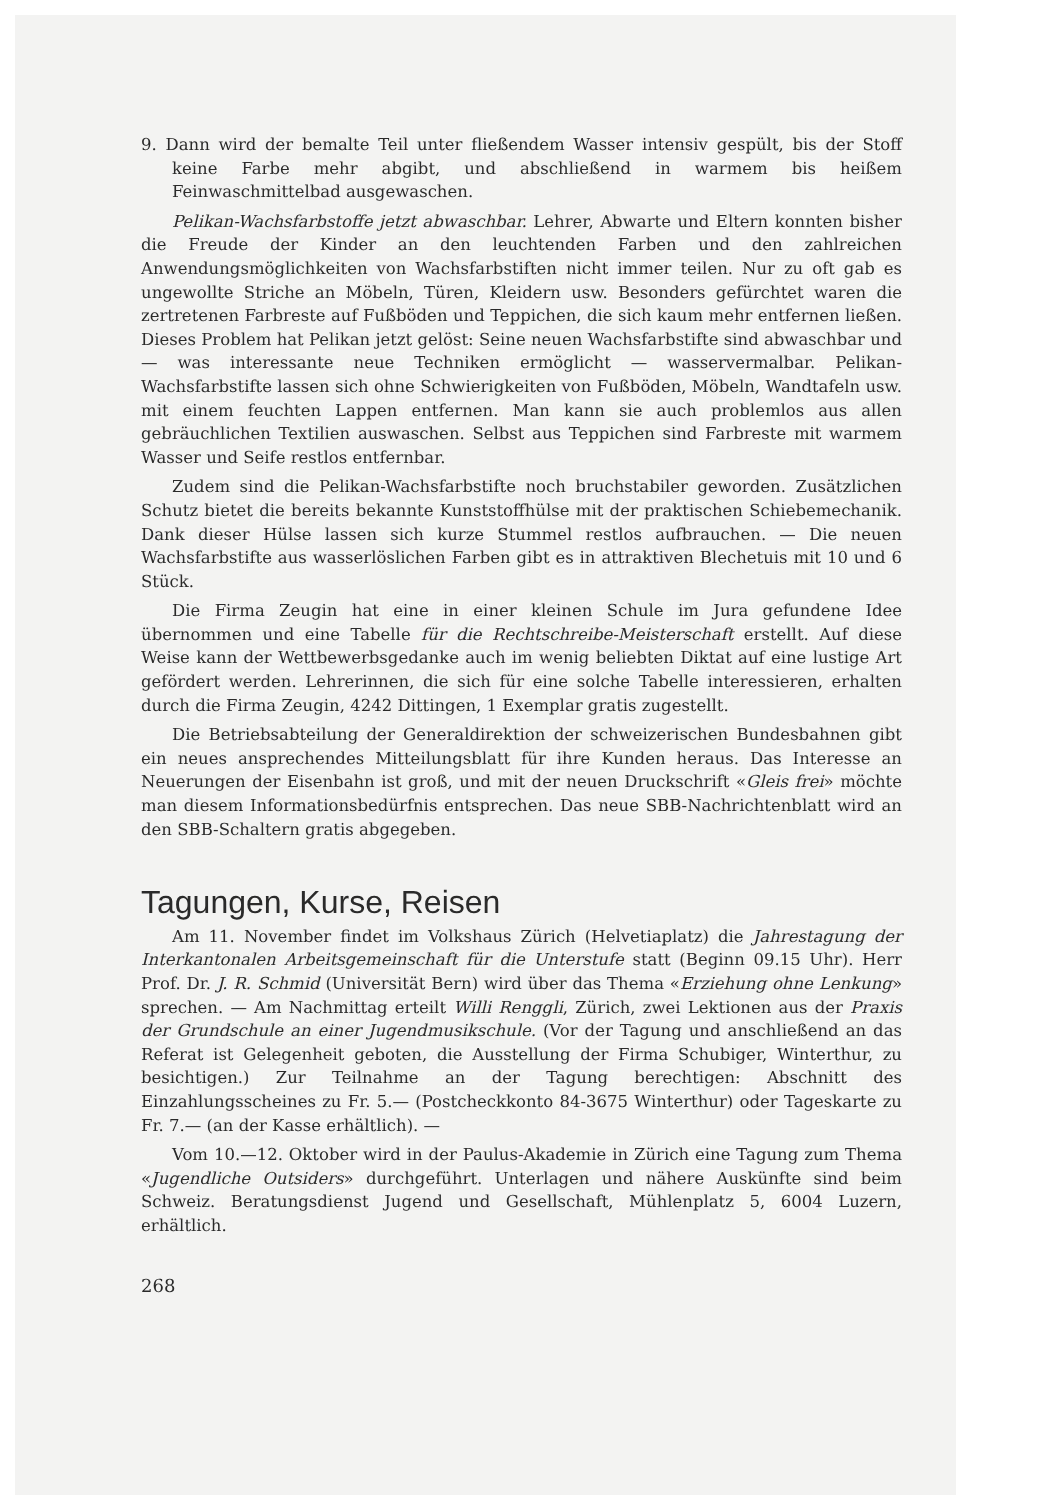9. Dann wird der bemalte Teil unter fließendem Wasser intensiv gespült, bis der Stoff keine Farbe mehr abgibt, und abschließend in warmem bis heißem Feinwaschmittelbad ausgewaschen.
Pelikan-Wachsfarbstoffe jetzt abwaschbar. Lehrer, Abwarte und Eltern konnten bisher die Freude der Kinder an den leuchtenden Farben und den zahlreichen Anwendungsmöglichkeiten von Wachsfarbstiften nicht immer teilen. Nur zu oft gab es ungewollte Striche an Möbeln, Türen, Kleidern usw. Besonders gefürchtet waren die zertretenen Farbreste auf Fußböden und Teppichen, die sich kaum mehr entfernen ließen. Dieses Problem hat Pelikan jetzt gelöst: Seine neuen Wachsfarbstifte sind abwaschbar und — was interessante neue Techniken ermöglicht — wasservermalbar. Pelikan-Wachsfarbstifte lassen sich ohne Schwierigkeiten von Fußböden, Möbeln, Wandtafeln usw. mit einem feuchten Lappen entfernen. Man kann sie auch problemlos aus allen gebräuchlichen Textilien auswaschen. Selbst aus Teppichen sind Farbreste mit warmem Wasser und Seife restlos entfernbar.
Zudem sind die Pelikan-Wachsfarbstifte noch bruchstabiler geworden. Zusätzlichen Schutz bietet die bereits bekannte Kunststoffhülse mit der praktischen Schiebemechanik. Dank dieser Hülse lassen sich kurze Stummel restlos aufbrauchen. — Die neuen Wachsfarbstifte aus wasserlöslichen Farben gibt es in attraktiven Blechetuis mit 10 und 6 Stück.
Die Firma Zeugin hat eine in einer kleinen Schule im Jura gefundene Idee übernommen und eine Tabelle für die Rechtschreibe-Meisterschaft erstellt. Auf diese Weise kann der Wettbewerbsgedanke auch im wenig beliebten Diktat auf eine lustige Art gefördert werden. Lehrerinnen, die sich für eine solche Tabelle interessieren, erhalten durch die Firma Zeugin, 4242 Dittingen, 1 Exemplar gratis zugestellt.
Die Betriebsabteilung der Generaldirektion der schweizerischen Bundesbahnen gibt ein neues ansprechendes Mitteilungsblatt für ihre Kunden heraus. Das Interesse an Neuerungen der Eisenbahn ist groß, und mit der neuen Druckschrift «Gleis frei» möchte man diesem Informationsbedürfnis entsprechen. Das neue SBB-Nachrichtenblatt wird an den SBB-Schaltern gratis abgegeben.
Tagungen, Kurse, Reisen
Am 11. November findet im Volkshaus Zürich (Helvetiaplatz) die Jahrestagung der Interkantonalen Arbeitsgemeinschaft für die Unterstufe statt (Beginn 09.15 Uhr). Herr Prof. Dr. J. R. Schmid (Universität Bern) wird über das Thema «Erziehung ohne Lenkung» sprechen. — Am Nachmittag erteilt Willi Renggli, Zürich, zwei Lektionen aus der Praxis der Grundschule an einer Jugendmusikschule. (Vor der Tagung und anschließend an das Referat ist Gelegenheit geboten, die Ausstellung der Firma Schubiger, Winterthur, zu besichtigen.) Zur Teilnahme an der Tagung berechtigen: Abschnitt des Einzahlungsscheines zu Fr. 5.— (Postcheckkonto 84-3675 Winterthur) oder Tageskarte zu Fr. 7.— (an der Kasse erhältlich). —
Vom 10.—12. Oktober wird in der Paulus-Akademie in Zürich eine Tagung zum Thema «Jugendliche Outsiders» durchgeführt. Unterlagen und nähere Auskünfte sind beim Schweiz. Beratungsdienst Jugend und Gesellschaft, Mühlenplatz 5, 6004 Luzern, erhältlich.
268